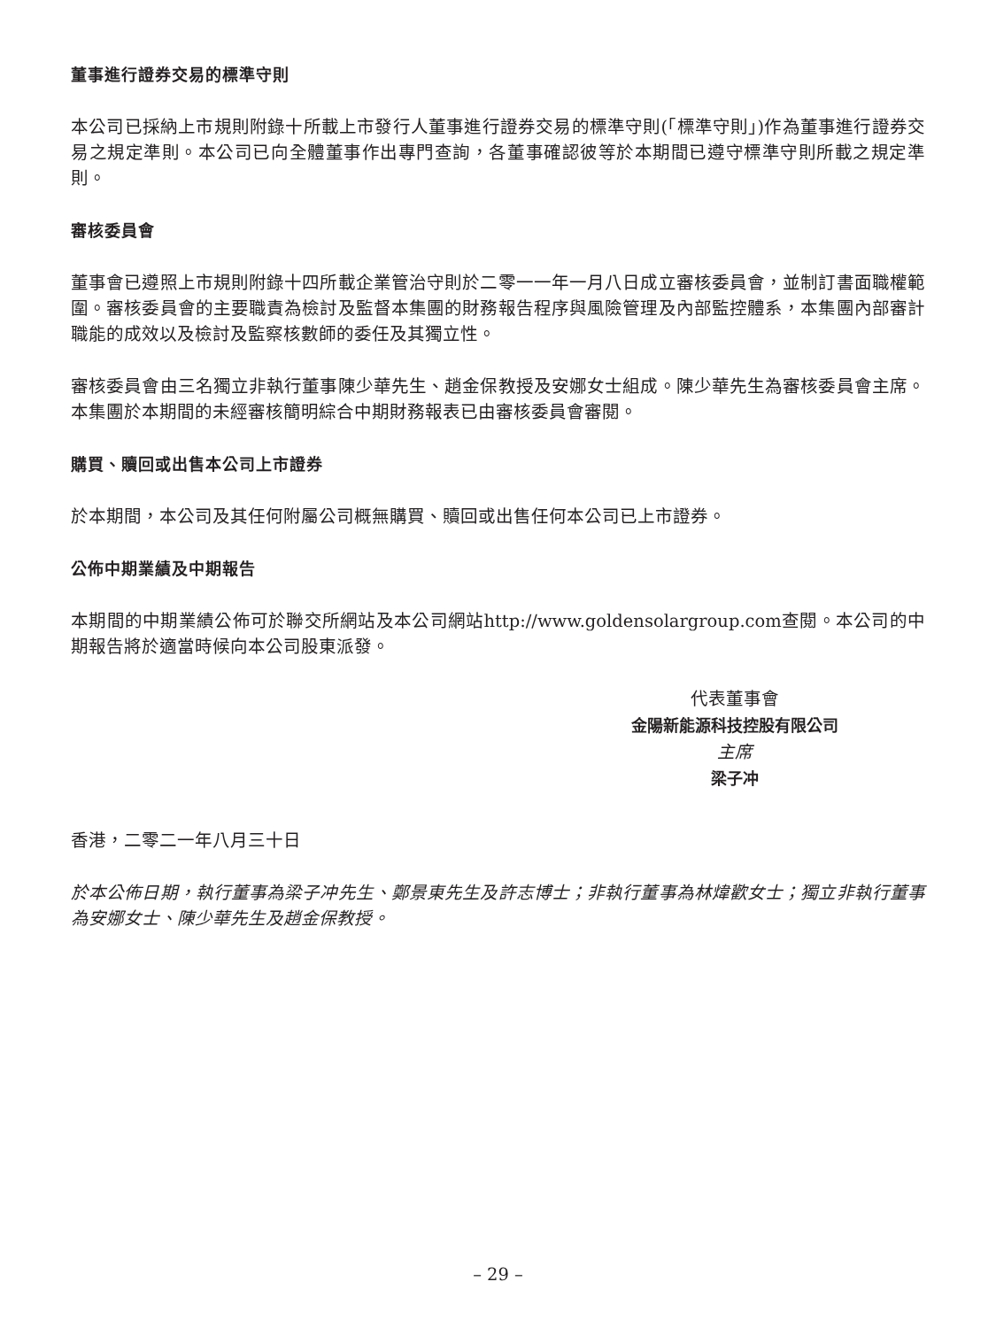董事進行證券交易的標準守則
本公司已採納上市規則附錄十所載上市發行人董事進行證券交易的標準守則(「標準守則」)作為董事進行證券交易之規定準則。本公司已向全體董事作出專門查詢，各董事確認彼等於本期間已遵守標準守則所載之規定準則。
審核委員會
董事會已遵照上市規則附錄十四所載企業管治守則於二零一一年一月八日成立審核委員會，並制訂書面職權範圍。審核委員會的主要職責為檢討及監督本集團的財務報告程序與風險管理及內部監控體系，本集團內部審計職能的成效以及檢討及監察核數師的委任及其獨立性。
審核委員會由三名獨立非執行董事陳少華先生、趙金保教授及安娜女士組成。陳少華先生為審核委員會主席。本集團於本期間的未經審核簡明綜合中期財務報表已由審核委員會審閱。
購買、贖回或出售本公司上市證券
於本期間，本公司及其任何附屬公司概無購買、贖回或出售任何本公司已上市證券。
公佈中期業績及中期報告
本期間的中期業績公佈可於聯交所網站及本公司網站http://www.goldensolargroup.com查閱。本公司的中期報告將於適當時候向本公司股東派發。
代表董事會
金陽新能源科技控股有限公司
主席
梁子冲
香港，二零二一年八月三十日
於本公佈日期，執行董事為梁子冲先生、鄭景東先生及許志博士；非執行董事為林煒歡女士；獨立非執行董事為安娜女士、陳少華先生及趙金保教授。
– 29 –